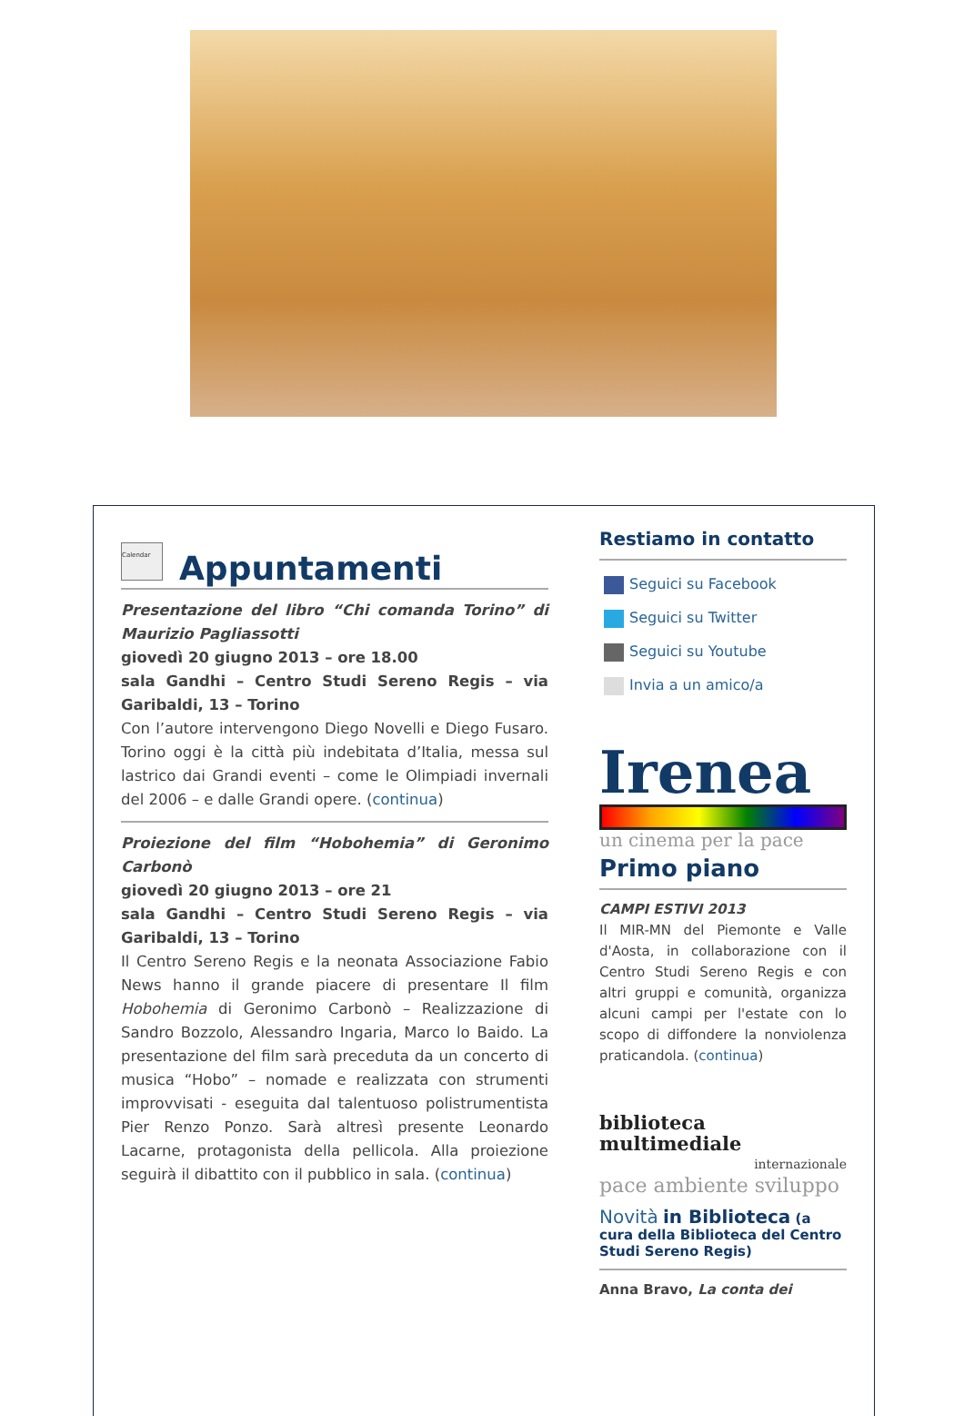Calendar Appuntamenti
Presentazione del libro “Chi comanda Torino” di Maurizio Pagliassotti
giovedì 20 giugno 2013 – ore 18.00
sala Gandhi – Centro Studi Sereno Regis – via Garibaldi, 13 – Torino
Con l’autore intervengono Diego Novelli e Diego Fusaro. Torino oggi è la città più indebitata d’Italia, messa sul lastrico dai Grandi eventi – come le Olimpiadi invernali del 2006 – e dalle Grandi opere. (continua)
Proiezione del film “Hobohemia” di Geronimo Carbonò
giovedì 20 giugno 2013 – ore 21
sala Gandhi – Centro Studi Sereno Regis – via Garibaldi, 13 – Torino
Il Centro Sereno Regis e la neonata Associazione Fabio News hanno il grande piacere di presentare Il film Hobohemia di Geronimo Carbonò – Realizzazione di Sandro Bozzolo, Alessandro Ingaria, Marco lo Baido. La presentazione del film sarà preceduta da un concerto di musica “Hobo” – nomade e realizzata con strumenti improvvisati - eseguita dal talentuoso polistrumentista Pier Renzo Ponzo. Sarà altresì presente Leonardo Lacarne, protagonista della pellicola. Alla proiezione seguirà il dibattito con il pubblico in sala. (continua)
Restiamo in contatto
Seguici su Facebook
Seguici su Twitter
Seguici su Youtube
Invia a un amico/a
Irenea
un cinema per la pace
Primo piano
CAMPI ESTIVI 2013
Il MIR-MN del Piemonte e Valle d'Aosta, in collaborazione con il Centro Studi Sereno Regis e con altri gruppi e comunità, organizza alcuni campi per l'estate con lo scopo di diffondere la nonviolenza praticandola. (continua)
biblioteca multimediale
internazionale
pace ambiente sviluppo
Novità in Biblioteca (a cura della Biblioteca del Centro Studi Sereno Regis)
Anna Bravo, La conta dei